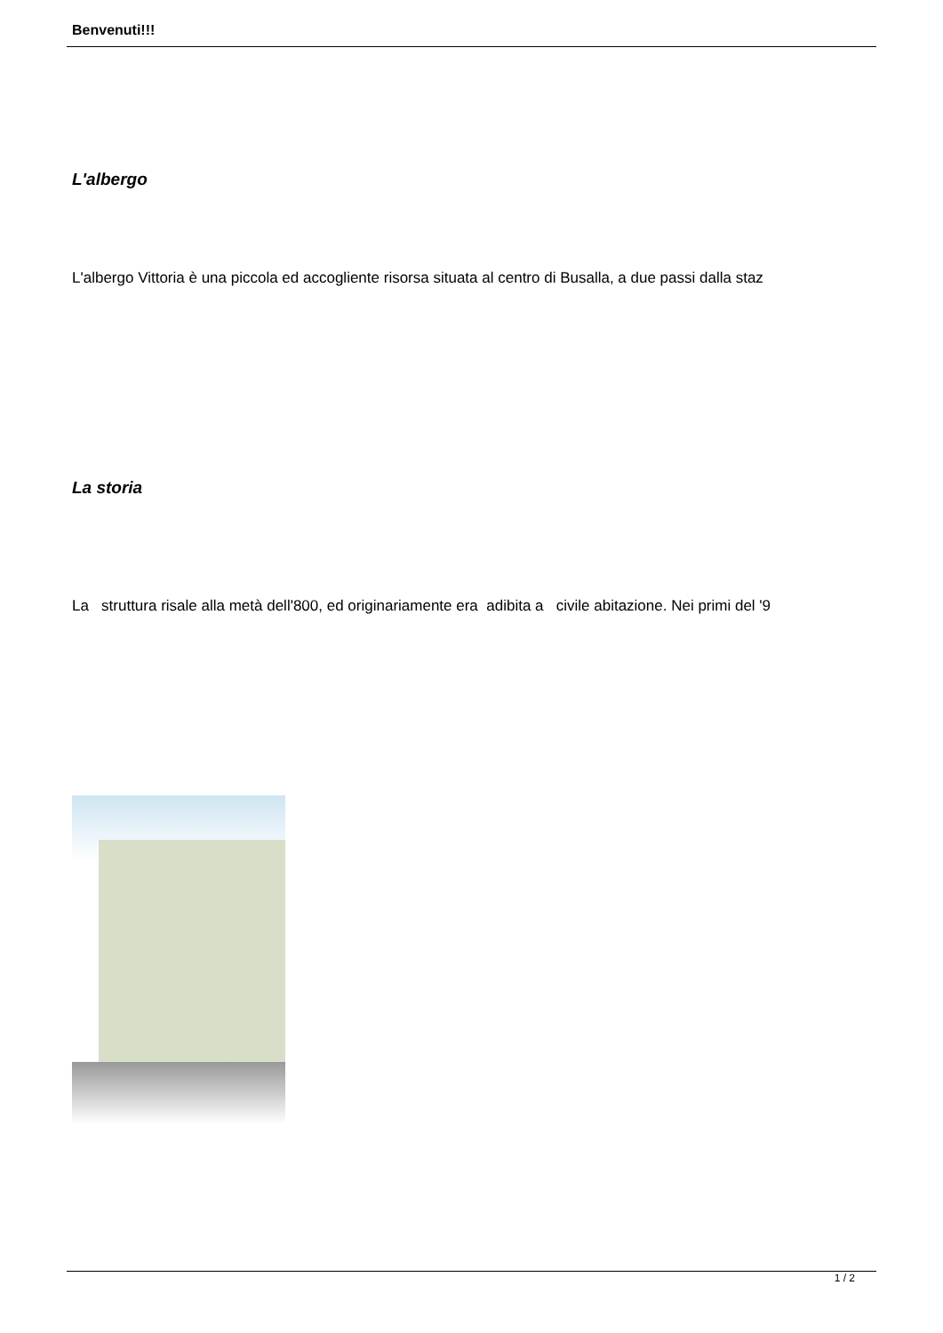Benvenuti!!!
L'albergo
L'albergo Vittoria è una piccola ed accogliente risorsa situata al centro di Busalla, a due passi dalla staz
La storia
La struttura risale alla metà dell'800, ed originariamente era adibita a civile abitazione. Nei primi del '9
1 / 2